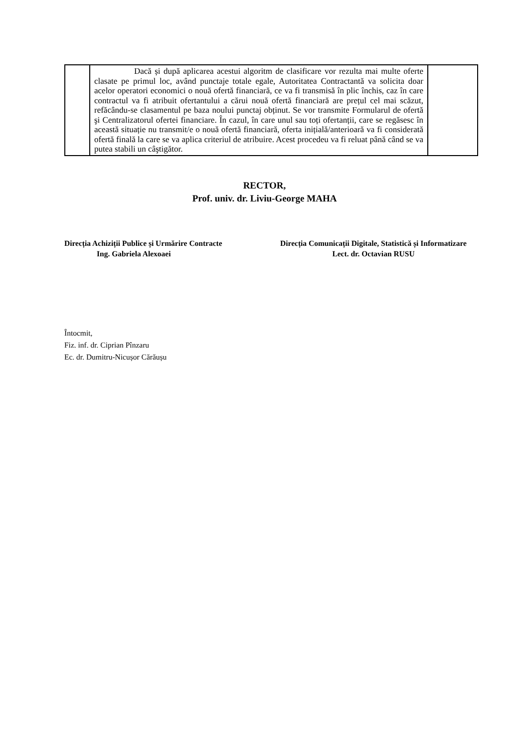| | Dacă și după aplicarea acestui algoritm de clasificare vor rezulta mai multe oferte clasate pe primul loc, având punctaje totale egale, Autoritatea Contractantă va solicita doar acelor operatori economici o nouă ofertă financiară, ce va fi transmisă în plic închis, caz în care contractul va fi atribuit ofertantului a cărui nouă ofertă financiară are prețul cel mai scăzut, refăcându-se clasamentul pe baza noului punctaj obținut. Se vor transmite Formularul de ofertă şi Centralizatorul ofertei financiare. În cazul, în care unul sau toți ofertanții, care se regăsesc în această situație nu transmit/e o nouă ofertă financiară, oferta inițială/anterioară va fi considerată ofertă finală la care se va aplica criteriul de atribuire. Acest procedeu va fi reluat până când se va putea stabili un câştigător. | |
RECTOR,
Prof. univ. dr. Liviu-George MAHA
Direcția Achiziții Publice și Urmărire Contracte
Ing. Gabriela Alexoaei
Direcția Comunicații Digitale, Statistică și Informatizare
Lect. dr. Octavian RUSU
Întocmit,
Fiz. inf. dr. Ciprian Pînzaru
Ec. dr. Dumitru-Nicușor Cărăușu